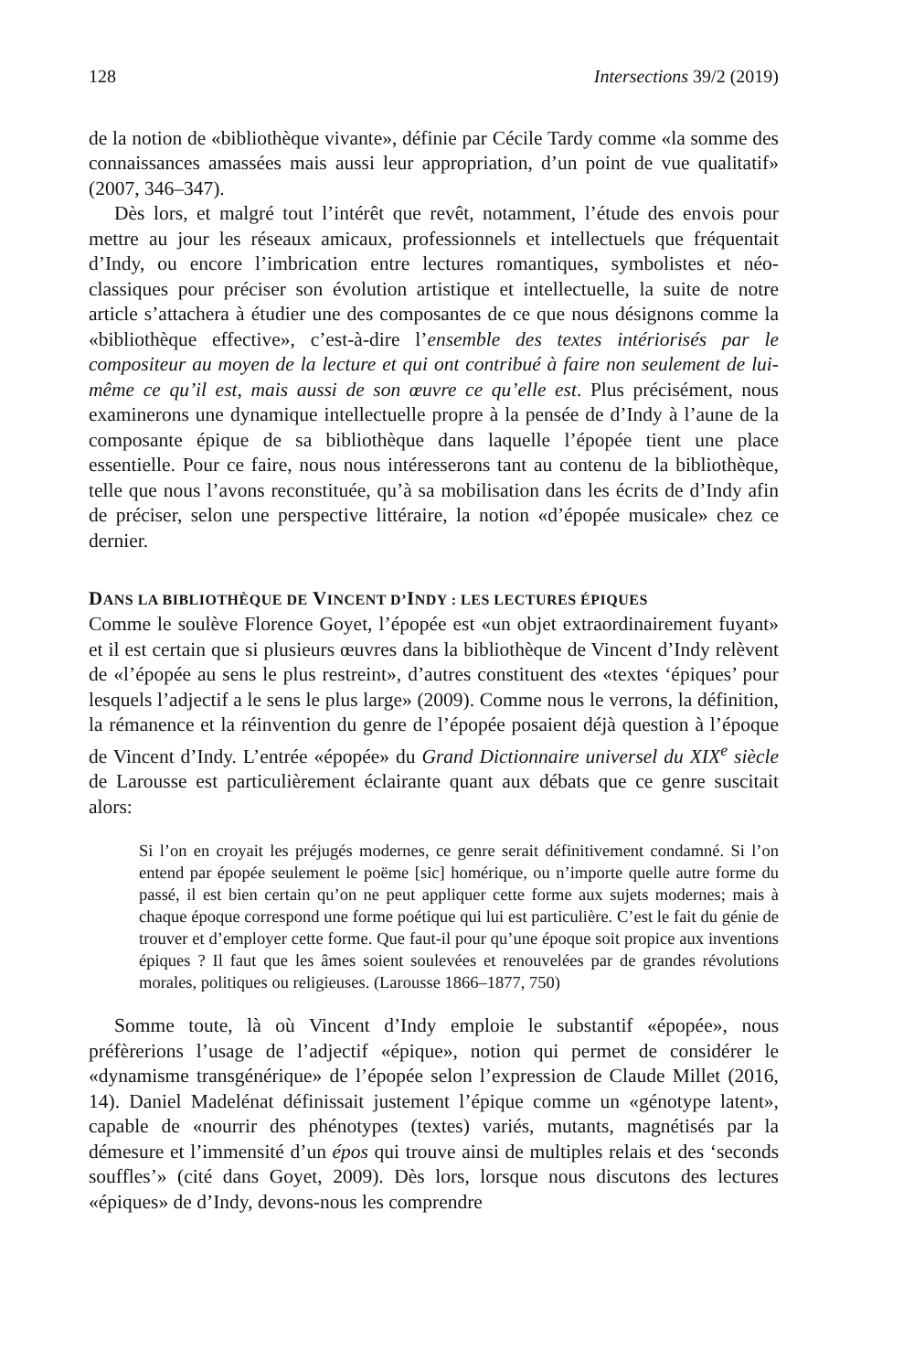128 Intersections 39/2 (2019)
de la notion de «bibliothèque vivante», définie par Cécile Tardy comme «la somme des connaissances amassées mais aussi leur appropriation, d’un point de vue qualitatif» (2007, 346–347).
Dès lors, et malgré tout l’intérêt que revêt, notamment, l’étude des envois pour mettre au jour les réseaux amicaux, professionnels et intellectuels que fréquentait d’Indy, ou encore l’imbrication entre lectures romantiques, symbolistes et néo-classiques pour préciser son évolution artistique et intellectuelle, la suite de notre article s’attachera à étudier une des composantes de ce que nous désignons comme la «bibliothèque effective», c’est-à-dire l’ensemble des textes intériorisés par le compositeur au moyen de la lecture et qui ont contribué à faire non seulement de lui-même ce qu’il est, mais aussi de son œuvre ce qu’elle est. Plus précisément, nous examinerons une dynamique intellectuelle propre à la pensée de d’Indy à l’aune de la composante épique de sa bibliothèque dans laquelle l’épopée tient une place essentielle. Pour ce faire, nous nous intéresserons tant au contenu de la bibliothèque, telle que nous l’avons reconstituée, qu’à sa mobilisation dans les écrits de d’Indy afin de préciser, selon une perspective littéraire, la notion «d’épopée musicale» chez ce dernier.
DANS LA BIBLIOTHÈQUE DE VINCENT D’INDY : LES LECTURES ÉPIQUES
Comme le soulève Florence Goyet, l’épopée est «un objet extraordinairement fuyant» et il est certain que si plusieurs œuvres dans la bibliothèque de Vincent d’Indy relèvent de «l’épopée au sens le plus restreint», d’autres constituent des «textes ‘épiques’ pour lesquels l’adjectif a le sens le plus large» (2009). Comme nous le verrons, la définition, la rémanence et la réinvention du genre de l’épopée posaient déjà question à l’époque de Vincent d’Indy. L’entrée «épopée» du Grand Dictionnaire universel du XIX<sup>e</sup> siècle de Larousse est particulièrement éclairante quant aux débats que ce genre suscitait alors:
Si l’on en croyait les préjugés modernes, ce genre serait définitivement condamné. Si l’on entend par épopée seulement le poëme [sic] homérique, ou n’importe quelle autre forme du passé, il est bien certain qu’on ne peut appliquer cette forme aux sujets modernes; mais à chaque époque correspond une forme poétique qui lui est particulière. C’est le fait du génie de trouver et d’employer cette forme. Que faut-il pour qu’une époque soit propice aux inventions épiques ? Il faut que les âmes soient soulevées et renouvelées par de grandes révolutions morales, politiques ou religieuses. (Larousse 1866–1877, 750)
Somme toute, là où Vincent d’Indy emploie le substantif «épopée», nous préfèrerions l’usage de l’adjectif «épique», notion qui permet de considérer le «dynamisme transgénérique» de l’épopée selon l’expression de Claude Millet (2016, 14). Daniel Madelénat définissait justement l’épique comme un «génotype latent», capable de «nourrir des phénotypes (textes) variés, mutants, magnétisés par la démesure et l’immensité d’un épos qui trouve ainsi de multiples relais et des ‘seconds souffles’» (cité dans Goyet, 2009). Dès lors, lorsque nous discutons des lectures «épiques» de d’Indy, devons-nous les comprendre